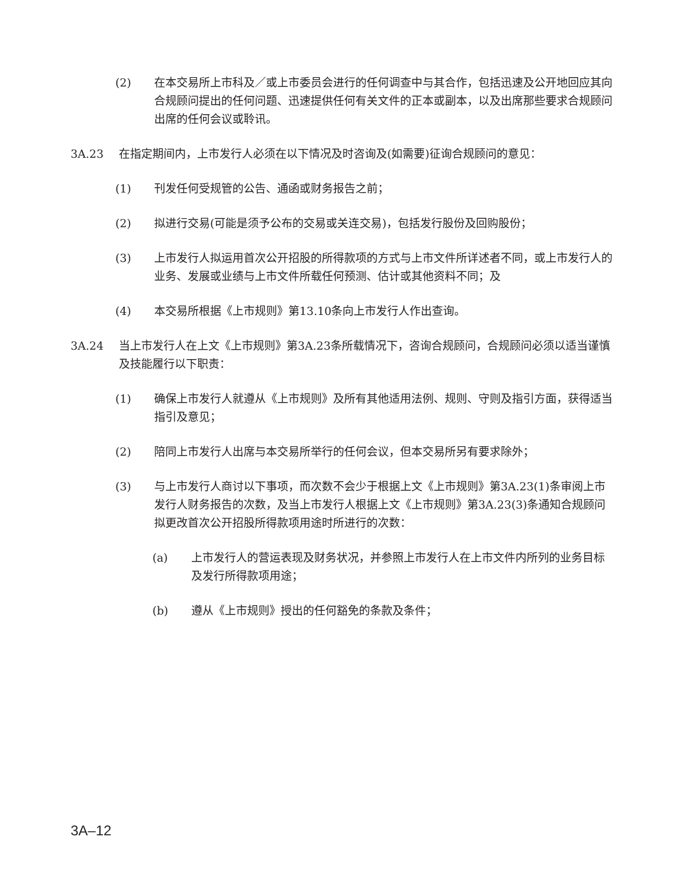(2) 在本交易所上市科及／或上市委员会进行的任何调查中与其合作，包括迅速及公开地回应其向合规顾问提出的任何问题、迅速提供任何有关文件的正本或副本，以及出席那些要求合规顾问出席的任何会议或聆讯。
3A.23 在指定期间内，上市发行人必须在以下情况及时咨询及(如需要)征询合规顾问的意见：
(1) 刊发任何受规管的公告、通函或财务报告之前；
(2) 拟进行交易(可能是须予公布的交易或关连交易)，包括发行股份及回购股份；
(3) 上市发行人拟运用首次公开招股的所得款项的方式与上市文件所详述者不同，或上市发行人的业务、发展或业绩与上市文件所载任何预测、估计或其他资料不同；及
(4) 本交易所根据《上市规则》第13.10条向上市发行人作出查询。
3A.24 当上市发行人在上文《上市规则》第3A.23条所载情况下，咨询合规顾问，合规顾问必须以适当谨慎及技能履行以下职责：
(1) 确保上市发行人就遵从《上市规则》及所有其他适用法例、规则、守则及指引方面，获得适当指引及意见；
(2) 陪同上市发行人出席与本交易所举行的任何会议，但本交易所另有要求除外；
(3) 与上市发行人商讨以下事项，而次数不会少于根据上文《上市规则》第3A.23(1)条审阅上市发行人财务报告的次数，及当上市发行人根据上文《上市规则》第3A.23(3)条通知合规顾问拟更改首次公开招股所得款项用途时所进行的次数：
(a) 上市发行人的营运表现及财务状况，并参照上市发行人在上市文件内所列的业务目标及发行所得款项用途；
(b) 遵从《上市规则》授出的任何豁免的条款及条件；
3A–12